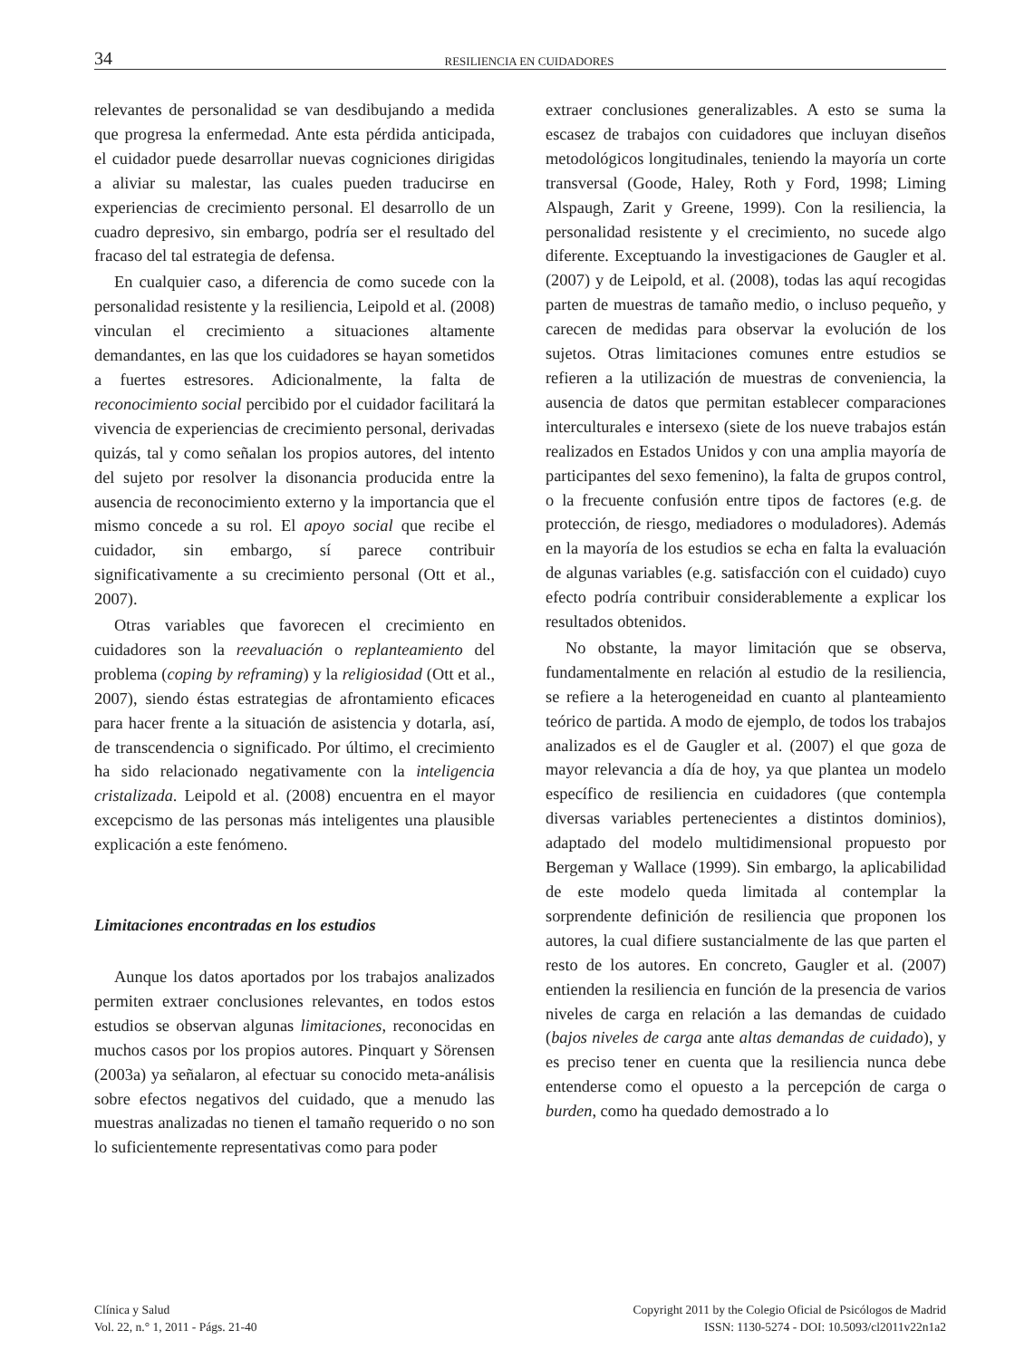34 RESILIENCIA EN CUIDADORES
relevantes de personalidad se van desdibujando a medida que progresa la enfermedad. Ante esta pérdida anticipada, el cuidador puede desarrollar nuevas cogniciones dirigidas a aliviar su malestar, las cuales pueden traducirse en experiencias de crecimiento personal. El desarrollo de un cuadro depresivo, sin embargo, podría ser el resultado del fracaso del tal estrategia de defensa.
En cualquier caso, a diferencia de como sucede con la personalidad resistente y la resiliencia, Leipold et al. (2008) vinculan el crecimiento a situaciones altamente demandantes, en las que los cuidadores se hayan sometidos a fuertes estresores. Adicionalmente, la falta de reconocimiento social percibido por el cuidador facilitará la vivencia de experiencias de crecimiento personal, derivadas quizás, tal y como señalan los propios autores, del intento del sujeto por resolver la disonancia producida entre la ausencia de reconocimiento externo y la importancia que el mismo concede a su rol. El apoyo social que recibe el cuidador, sin embargo, sí parece contribuir significativamente a su crecimiento personal (Ott et al., 2007).
Otras variables que favorecen el crecimiento en cuidadores son la reevaluación o replanteamiento del problema (coping by reframing) y la religiosidad (Ott et al., 2007), siendo éstas estrategias de afrontamiento eficaces para hacer frente a la situación de asistencia y dotarla, así, de transcendencia o significado. Por último, el crecimiento ha sido relacionado negativamente con la inteligencia cristalizada. Leipold et al. (2008) encuentra en el mayor excepcismo de las personas más inteligentes una plausible explicación a este fenómeno.
Limitaciones encontradas en los estudios
Aunque los datos aportados por los trabajos analizados permiten extraer conclusiones relevantes, en todos estos estudios se observan algunas limitaciones, reconocidas en muchos casos por los propios autores. Pinquart y Sörensen (2003a) ya señalaron, al efectuar su conocido meta-análisis sobre efectos negativos del cuidado, que a menudo las muestras analizadas no tienen el tamaño requerido o no son lo suficientemente representativas como para poder
extraer conclusiones generalizables. A esto se suma la escasez de trabajos con cuidadores que incluyan diseños metodológicos longitudinales, teniendo la mayoría un corte transversal (Goode, Haley, Roth y Ford, 1998; Liming Alspaugh, Zarit y Greene, 1999). Con la resiliencia, la personalidad resistente y el crecimiento, no sucede algo diferente. Exceptuando la investigaciones de Gaugler et al. (2007) y de Leipold, et al. (2008), todas las aquí recogidas parten de muestras de tamaño medio, o incluso pequeño, y carecen de medidas para observar la evolución de los sujetos. Otras limitaciones comunes entre estudios se refieren a la utilización de muestras de conveniencia, la ausencia de datos que permitan establecer comparaciones interculturales e intersexo (siete de los nueve trabajos están realizados en Estados Unidos y con una amplia mayoría de participantes del sexo femenino), la falta de grupos control, o la frecuente confusión entre tipos de factores (e.g. de protección, de riesgo, mediadores o moduladores). Además en la mayoría de los estudios se echa en falta la evaluación de algunas variables (e.g. satisfacción con el cuidado) cuyo efecto podría contribuir considerablemente a explicar los resultados obtenidos.
No obstante, la mayor limitación que se observa, fundamentalmente en relación al estudio de la resiliencia, se refiere a la heterogeneidad en cuanto al planteamiento teórico de partida. A modo de ejemplo, de todos los trabajos analizados es el de Gaugler et al. (2007) el que goza de mayor relevancia a día de hoy, ya que plantea un modelo específico de resiliencia en cuidadores (que contempla diversas variables pertenecientes a distintos dominios), adaptado del modelo multidimensional propuesto por Bergeman y Wallace (1999). Sin embargo, la aplicabilidad de este modelo queda limitada al contemplar la sorprendente definición de resiliencia que proponen los autores, la cual difiere sustancialmente de las que parten el resto de los autores. En concreto, Gaugler et al. (2007) entienden la resiliencia en función de la presencia de varios niveles de carga en relación a las demandas de cuidado (bajos niveles de carga ante altas demandas de cuidado), y es preciso tener en cuenta que la resiliencia nunca debe entenderse como el opuesto a la percepción de carga o burden, como ha quedado demostrado a lo
Clínica y Salud
Vol. 22, n.° 1, 2011 - Págs. 21-40
Copyright 2011 by the Colegio Oficial de Psicólogos de Madrid
ISSN: 1130-5274 - DOI: 10.5093/cl2011v22n1a2